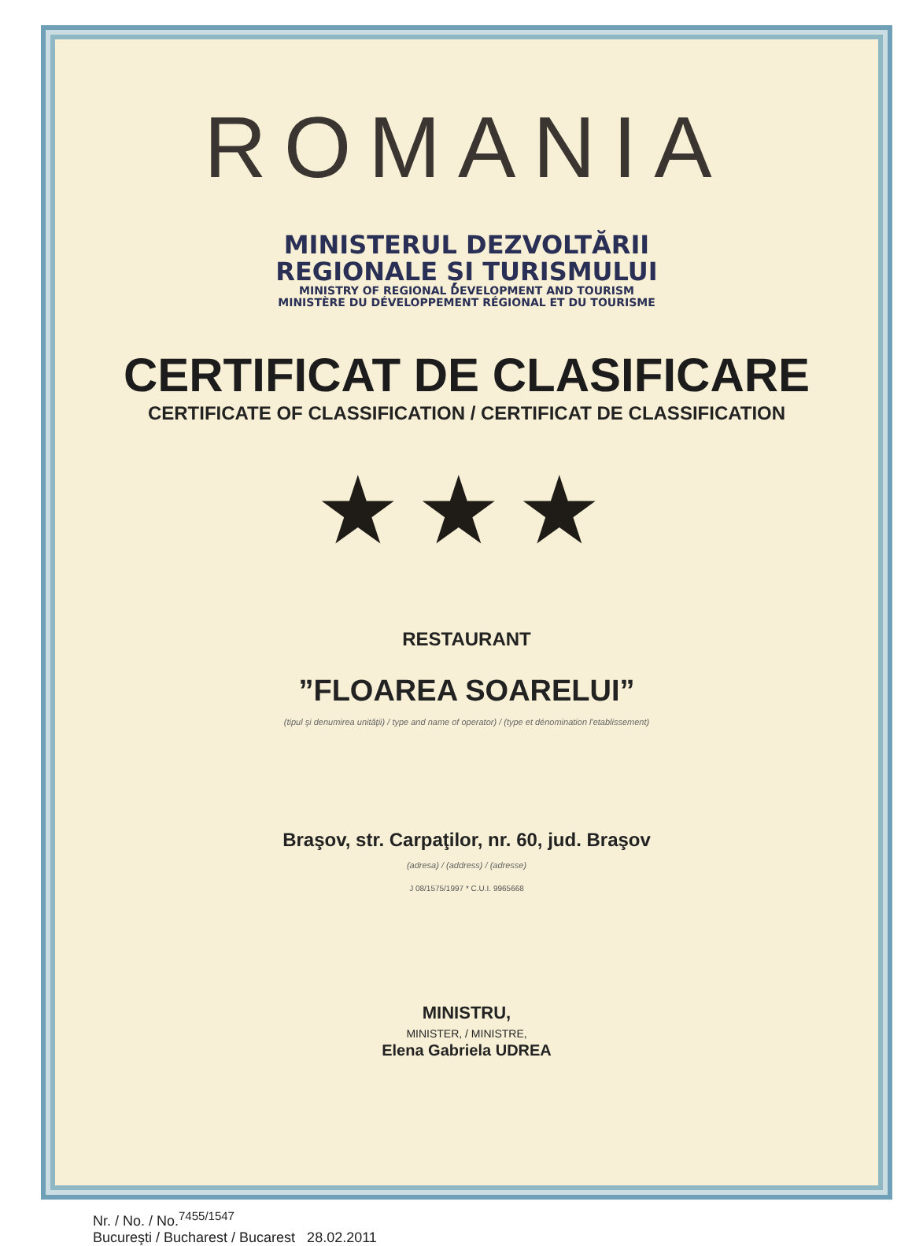ROMANIA
MINISTERUL DEZVOLTĂRII
REGIONALE ȘI TURISMULUI
MINISTRY OF REGIONAL DEVELOPMENT AND TOURISM
MINISTÈRE DU DÉVELOPPEMENT RÉGIONAL ET DU TOURISME
CERTIFICAT DE CLASIFICARE
CERTIFICATE OF CLASSIFICATION / CERTIFICAT DE CLASSIFICATION
★★★
RESTAURANT
”FLOAREA SOARELUI”
(tipul şi denumirea unităţii) / type and name of operator) / (type et dénomination l'etablissement)
Braşov, str. Carpaţilor, nr. 60, jud. Braşov
(adresa) / (address) / (adresse)
J 08/1575/1997 * C.U.I. 9965668
MINISTRU,
MINISTER, / MINISTRE,
Elena Gabriela UDREA
Nr. / No. / No.<sup>7455/1547</sup>
Bucureşti / Bucharest / Bucarest 28.02.2011